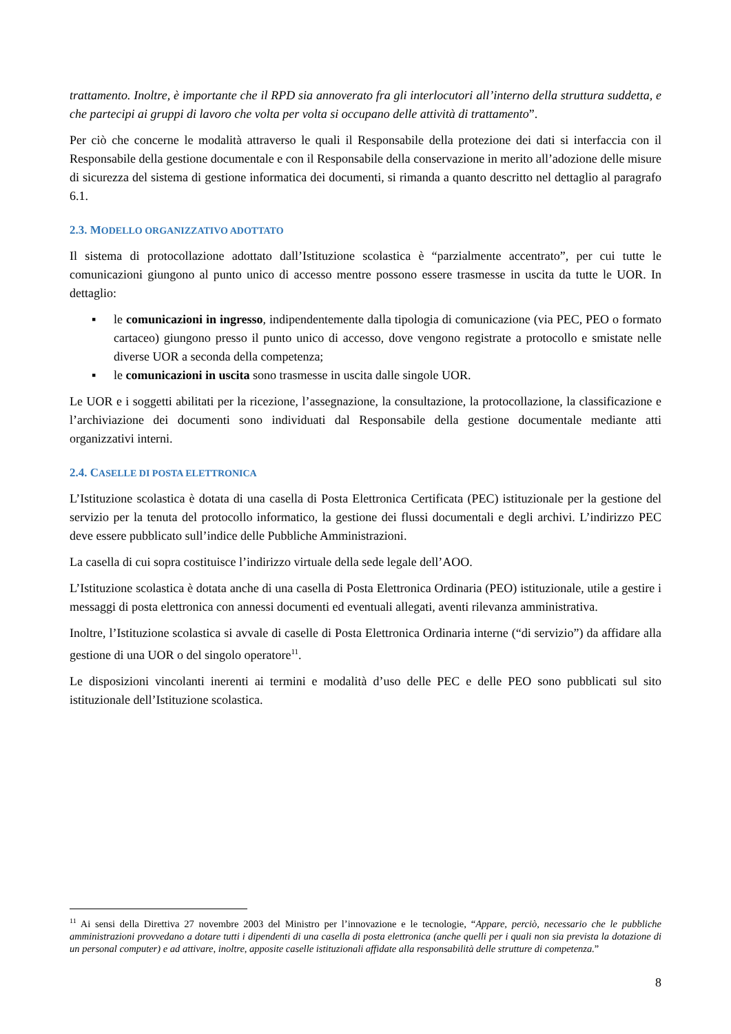trattamento. Inoltre, è importante che il RPD sia annoverato fra gli interlocutori all’interno della struttura suddetta, e che partecipi ai gruppi di lavoro che volta per volta si occupano delle attività di trattamento”.
Per ciò che concerne le modalità attraverso le quali il Responsabile della protezione dei dati si interfaccia con il Responsabile della gestione documentale e con il Responsabile della conservazione in merito all’adozione delle misure di sicurezza del sistema di gestione informatica dei documenti, si rimanda a quanto descritto nel dettaglio al paragrafo 6.1.
2.3. MODELLO ORGANIZZATIVO ADOTTATO
Il sistema di protocollazione adottato dall’Istituzione scolastica è “parzialmente accentrato”, per cui tutte le comunicazioni giungono al punto unico di accesso mentre possono essere trasmesse in uscita da tutte le UOR. In dettaglio:
▪ le comunicazioni in ingresso, indipendentemente dalla tipologia di comunicazione (via PEC, PEO o formato cartaceo) giungono presso il punto unico di accesso, dove vengono registrate a protocollo e smistate nelle diverse UOR a seconda della competenza;
▪ le comunicazioni in uscita sono trasmesse in uscita dalle singole UOR.
Le UOR e i soggetti abilitati per la ricezione, l’assegnazione, la consultazione, la protocollazione, la classificazione e l’archiviazione dei documenti sono individuati dal Responsabile della gestione documentale mediante atti organizzativi interni.
2.4. CASELLE DI POSTA ELETTRONICA
L’Istituzione scolastica è dotata di una casella di Posta Elettronica Certificata (PEC) istituzionale per la gestione del servizio per la tenuta del protocollo informatico, la gestione dei flussi documentali e degli archivi. L’indirizzo PEC deve essere pubblicato sull’indice delle Pubbliche Amministrazioni.
La casella di cui sopra costituisce l’indirizzo virtuale della sede legale dell’AOO.
L’Istituzione scolastica è dotata anche di una casella di Posta Elettronica Ordinaria (PEO) istituzionale, utile a gestire i messaggi di posta elettronica con annessi documenti ed eventuali allegati, aventi rilevanza amministrativa.
Inoltre, l’Istituzione scolastica si avvale di caselle di Posta Elettronica Ordinaria interne (“di servizio”) da affidare alla gestione di una UOR o del singolo operatore<sup>11</sup>.
Le disposizioni vincolanti inerenti ai termini e modalità d’uso delle PEC e delle PEO sono pubblicati sul sito istituzionale dell’Istituzione scolastica.
<sup>11</sup> Ai sensi della Direttiva 27 novembre 2003 del Ministro per l’innovazione e le tecnologie, “Appare, perciò, necessario che le pubbliche amministrazioni provvedano a dotare tutti i dipendenti di una casella di posta elettronica (anche quelli per i quali non sia prevista la dotazione di un personal computer) e ad attivare, inoltre, apposite caselle istituzionali affidate alla responsabilità delle strutture di competenza.”
8